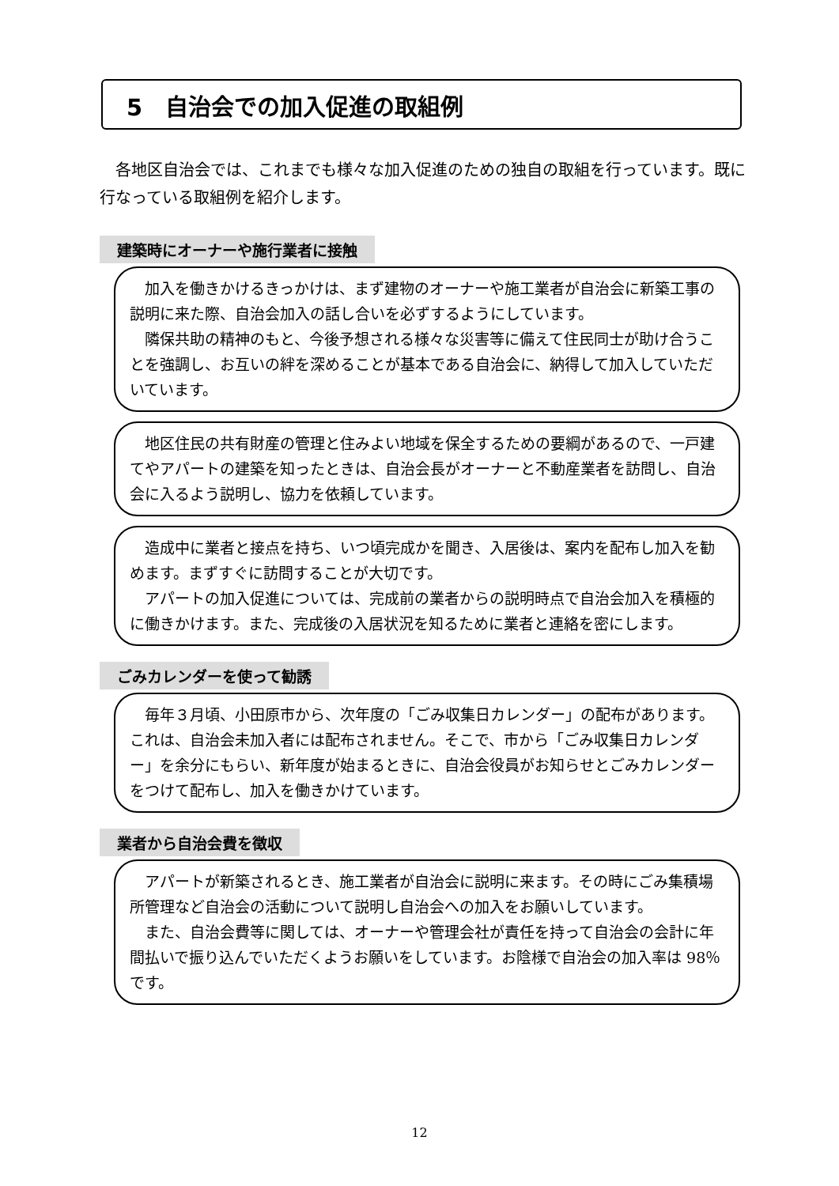5　自治会での加入促進の取組例
　各地区自治会では、これまでも様々な加入促進のための独自の取組を行っています。既に行なっている取組例を紹介します。
建築時にオーナーや施行業者に接触
加入を働きかけるきっかけは、まず建物のオーナーや施工業者が自治会に新築工事の説明に来た際、自治会加入の話し合いを必ずするようにしています。
隣保共助の精神のもと、今後予想される様々な災害等に備えて住民同士が助け合うことを強調し、お互いの絆を深めることが基本である自治会に、納得して加入していただいています。
地区住民の共有財産の管理と住みよい地域を保全するための要綱があるので、一戸建てやアパートの建築を知ったときは、自治会長がオーナーと不動産業者を訪問し、自治会に入るよう説明し、協力を依頼しています。
造成中に業者と接点を持ち、いつ頃完成かを聞き、入居後は、案内を配布し加入を勧めます。まずすぐに訪問することが大切です。
アパートの加入促進については、完成前の業者からの説明時点で自治会加入を積極的に働きかけます。また、完成後の入居状況を知るために業者と連絡を密にします。
ごみカレンダーを使って勧誘
毎年３月頃、小田原市から、次年度の「ごみ収集日カレンダー」の配布があります。これは、自治会未加入者には配布されません。そこで、市から「ごみ収集日カレンダー」を余分にもらい、新年度が始まるときに、自治会役員がお知らせとごみカレンダーをつけて配布し、加入を働きかけています。
業者から自治会費を徴収
アパートが新築されるとき、施工業者が自治会に説明に来ます。その時にごみ集積場所管理など自治会の活動について説明し自治会への加入をお願いしています。
また、自治会費等に関しては、オーナーや管理会社が責任を持って自治会の会計に年間払いで振り込んでいただくようお願いをしています。お陰様で自治会の加入率は 98％です。
12